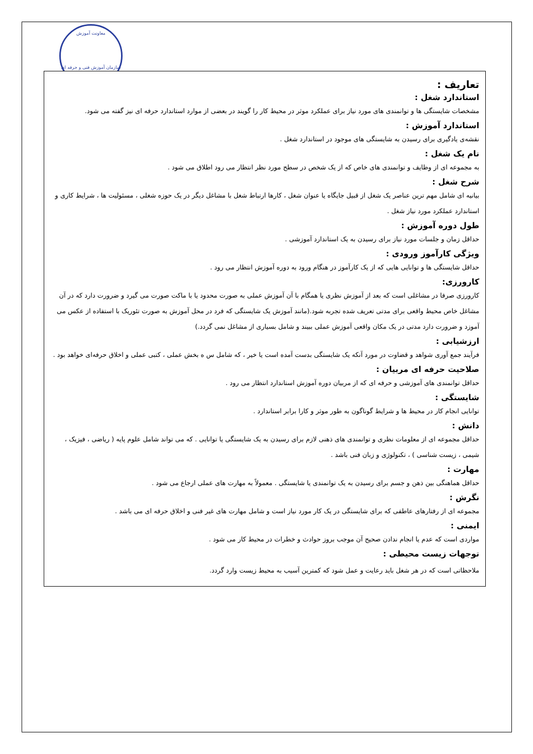معاونت آموزش
سازمان آموزش فنی و حرفه ای
تعاريف :
استاندارد شغل :
مشخصات شايستگی ها و توانمندی های مورد نياز برای عملکرد موثر در محيط کار را گويند در بعضی از موارد استاندارد حرفه ای نيز گفته می شود.
استاندارد آموزش :
نقشه‌ی يادگيری برای رسيدن به شايستگی های موجود در استاندارد شغل .
نام يک شغل :
به مجموعه ای از وظايف و توانمندی های خاص که از يک شخص در سطح مورد نظر انتظار می رود اطلاق می شود .
شرح شغل :
بيانيه ای شامل مهم ترين عناصر يک شغل از قبيل جايگاه يا عنوان شغل ، کارها ارتباط شغل با مشاغل ديگر در يک حوزه شغلی ، مسئوليت ها ، شرايط کاری و استاندارد عملکرد مورد نياز شغل .
طول دوره آموزش :
حداقل زمان و جلسات مورد نياز برای رسيدن به يک استاندارد آموزشی .
ويژگی کارآموز ورودی :
حداقل شايستگی ها و توانايی هايی که از يک کارآموز در هنگام ورود به دوره آموزش انتظار می رود .
کارورزی:
کارورزی صرفا در مشاغلی است که بعد از آموزش نظری يا همگام با آن آموزش عملی به صورت محدود يا با ماکت صورت می گيرد و ضرورت دارد که در آن مشاغل خاص محيط واقعی برای مدتی تعريف شده تجربه شود.(مانند آموزش يک شايستگی که فرد در محل آموزش به صورت تئوريک با استفاده از عکس می آموزد و ضرورت دارد مدتی در يک مکان واقعی آموزش عملی ببيند و شامل بسياری از مشاغل نمی گردد.)
ارزشيابی :
فرآيند جمع آوری شواهد و قضاوت در مورد آنکه يک شايستگی بدست آمده است يا خير ، که شامل س ه بخش عملی ، کتبی عملی و اخلاق حرفه‌ای خواهد بود .
صلاحيت حرفه ای مربيان :
حداقل توانمندی های آموزشی و حرفه ای که از مربيان دوره آموزش استاندارد انتظار می رود .
شايستگی :
توانايی انجام کار در محيط ها و شرايط گوناگون به طور موثر و کارا برابر استاندارد .
دانش :
حداقل مجموعه ای از معلومات نظری و توانمندی های ذهنی لازم برای رسيدن به يک شايستگی يا توانايی . که می تواند شامل علوم پايه ( رياضی ، فيزيک ، شيمی ، زيست شناسی ) ، تکنولوژی و زبان فنی باشد .
مهارت :
حداقل هماهنگی بين ذهن و جسم برای رسيدن به يک توانمندی يا شايستگی . معمولاً به مهارت های عملی ارجاع می شود .
نگرش :
مجموعه ای از رفتارهای عاطفی که برای شايستگی در يک کار مورد نياز است و شامل مهارت های غير فنی و اخلاق حرفه ای می باشد .
ايمنی :
مواردی است که عدم يا انجام ندادن صحيح آن موجب بروز حوادث و خطرات در محيط کار می شود .
توجهات زيست محيطی :
ملاحظاتی است که در هر شغل بايد رعايت و عمل شود که کمترين آسيب به محيط زيست وارد گردد.